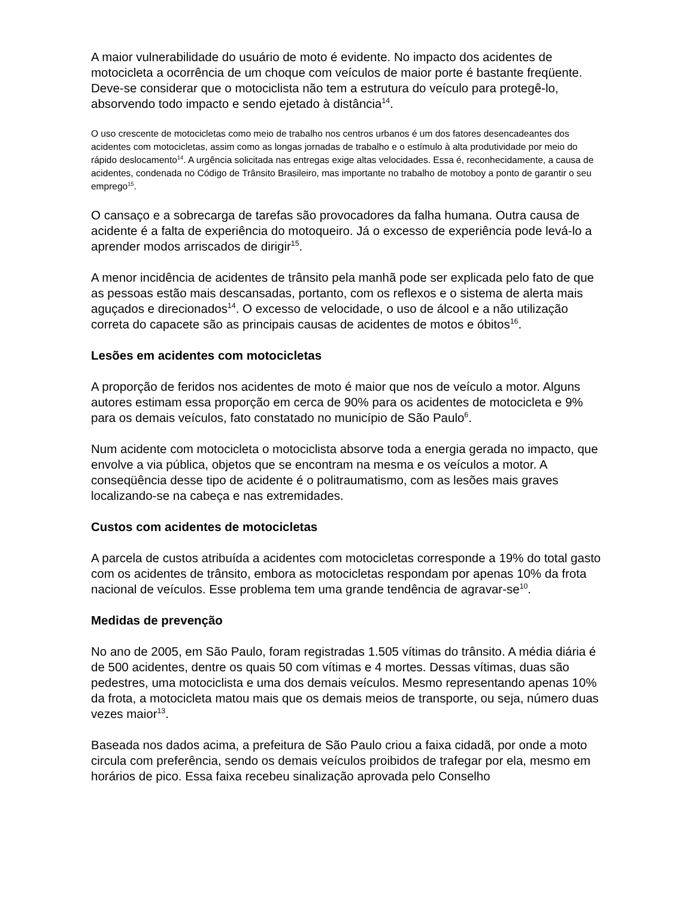A maior vulnerabilidade do usuário de moto é evidente. No impacto dos acidentes de motocicleta a ocorrência de um choque com veículos de maior porte é bastante freqüente. Deve-se considerar que o motociclista não tem a estrutura do veículo para protegê-lo, absorvendo todo impacto e sendo ejetado à distância<sup>14</sup>.
O uso crescente de motocicletas como meio de trabalho nos centros urbanos é um dos fatores desencadeantes dos acidentes com motocicletas, assim como as longas jornadas de trabalho e o estímulo à alta produtividade por meio do rápido deslocamento<sup>14</sup>. A urgência solicitada nas entregas exige altas velocidades. Essa é, reconhecidamente, a causa de acidentes, condenada no Código de Trânsito Brasileiro, mas importante no trabalho de motoboy a ponto de garantir o seu emprego<sup>15</sup>.
O cansaço e a sobrecarga de tarefas são provocadores da falha humana. Outra causa de acidente é a falta de experiência do motoqueiro. Já o excesso de experiência pode levá-lo a aprender modos arriscados de dirigir<sup>15</sup>.
A menor incidência de acidentes de trânsito pela manhã pode ser explicada pelo fato de que as pessoas estão mais descansadas, portanto, com os reflexos e o sistema de alerta mais aguçados e direcionados<sup>14</sup>. O excesso de velocidade, o uso de álcool e a não utilização correta do capacete são as principais causas de acidentes de motos e óbitos<sup>16</sup>.
Lesões em acidentes com motocicletas
A proporção de feridos nos acidentes de moto é maior que nos de veículo a motor. Alguns autores estimam essa proporção em cerca de 90% para os acidentes de motocicleta e 9% para os demais veículos, fato constatado no município de São Paulo<sup>6</sup>.
Num acidente com motocicleta o motociclista absorve toda a energia gerada no impacto, que envolve a via pública, objetos que se encontram na mesma e os veículos a motor. A conseqüência desse tipo de acidente é o politraumatismo, com as lesões mais graves localizando-se na cabeça e nas extremidades.
Custos com acidentes de motocicletas
A parcela de custos atribuída a acidentes com motocicletas corresponde a 19% do total gasto com os acidentes de trânsito, embora as motocicletas respondam por apenas 10% da frota nacional de veículos. Esse problema tem uma grande tendência de agravar-se<sup>10</sup>.
Medidas de prevenção
No ano de 2005, em São Paulo, foram registradas 1.505 vítimas do trânsito. A média diária é de 500 acidentes, dentre os quais 50 com vítimas e 4 mortes. Dessas vítimas, duas são pedestres, uma motociclista e uma dos demais veículos. Mesmo representando apenas 10% da frota, a motocicleta matou mais que os demais meios de transporte, ou seja, número duas vezes maior<sup>13</sup>.
Baseada nos dados acima, a prefeitura de São Paulo criou a faixa cidadã, por onde a moto circula com preferência, sendo os demais veículos proibidos de trafegar por ela, mesmo em horários de pico. Essa faixa recebeu sinalização aprovada pelo Conselho